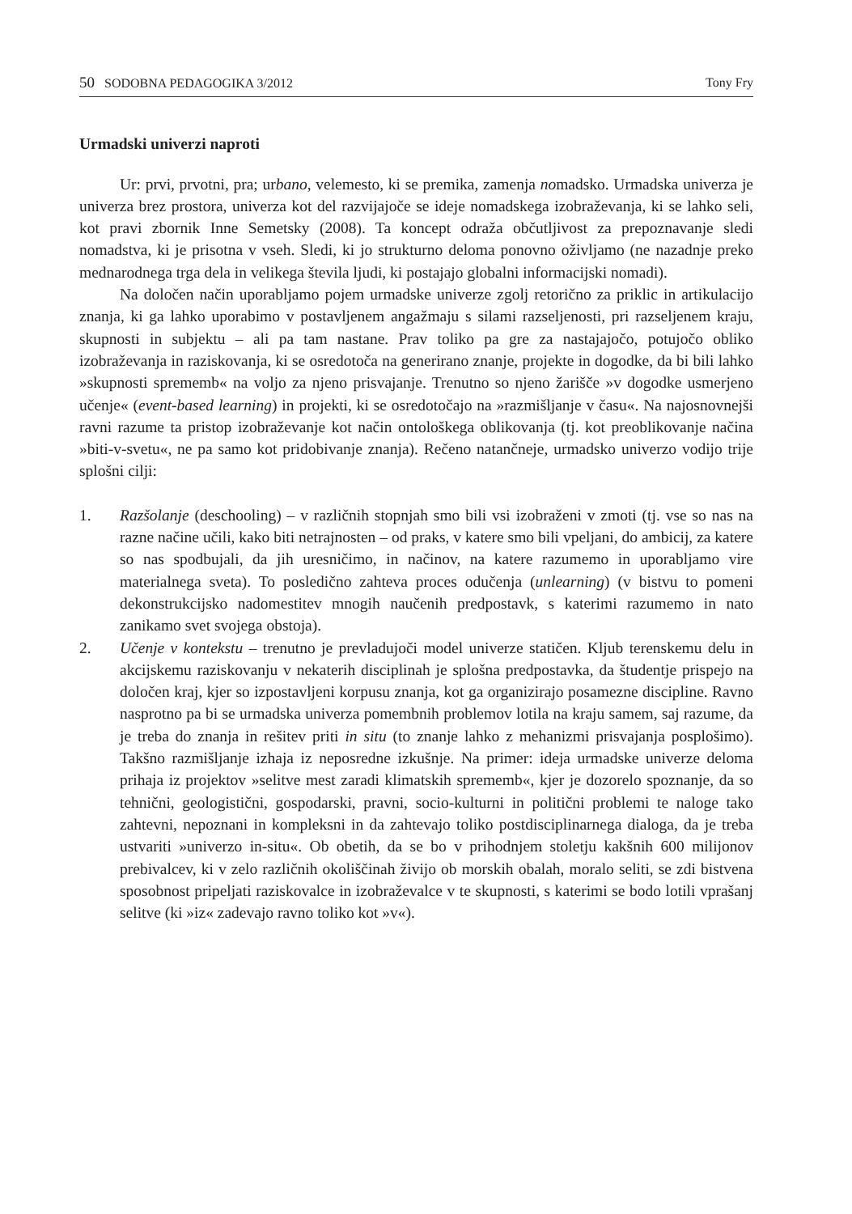50 SODOBNA PEDAGOGIKA 3/2012 Tony Fry
Urmadski univerzi naproti
Ur: prvi, prvotni, pra; urbano, velemesto, ki se premika, zamenja nomadsko. Urmadska univerza je univerza brez prostora, univerza kot del razvijajoče se ideje nomadskega izobraževanja, ki se lahko seli, kot pravi zbornik Inne Semetsky (2008). Ta koncept odraža občutljivost za prepoznavanje sledi nomadstva, ki je prisotna v vseh. Sledi, ki jo strukturno deloma ponovno oživljamo (ne nazadnje preko mednarodnega trga dela in velikega števila ljudi, ki postajajo globalni informacijski nomadi).
Na določen način uporabljamo pojem urmadske univerze zgolj retorično za priklic in artikulacijo znanja, ki ga lahko uporabimo v postavljenem angažmaju s silami razseljenosti, pri razseljenem kraju, skupnosti in subjektu – ali pa tam nastane. Prav toliko pa gre za nastajajočo, potujočo obliko izobraževanja in raziskovanja, ki se osredotoča na generirano znanje, projekte in dogodke, da bi bili lahko »skupnosti sprememb« na voljo za njeno prisvajanje. Trenutno so njeno žarišče »v dogodke usmerjeno učenje« (event-based learning) in projekti, ki se osredotočajo na »razmišljanje v času«. Na najosnovnejši ravni razume ta pristop izobraževanje kot način ontološkega oblikovanja (tj. kot preoblikovanje načina »biti-v-svetu«, ne pa samo kot pridobivanje znanja). Rečeno natančneje, urmadsko univerzo vodijo trije splošni cilji:
1. Razšolanje (deschooling) – v različnih stopnjah smo bili vsi izobraženi v zmoti (tj. vse so nas na razne načine učili, kako biti netrajnosten – od praks, v katere smo bili vpeljani, do ambicij, za katere so nas spodbujali, da jih uresničimo, in načinov, na katere razumemo in uporabljamo vire materialnega sveta). To posledično zahteva proces odučenja (unlearning) (v bistvu to pomeni dekonstrukcijsko nadomestitev mnogih naučenih predpostavk, s katerimi razumemo in nato zanikamo svet svojega obstoja).
2. Učenje v kontekstu – trenutno je prevladujoči model univerze statičen. Kljub terenskemu delu in akcijskemu raziskovanju v nekaterih disciplinah je splošna predpostavka, da študentje prispejo na določen kraj, kjer so izpostavljeni korpusu znanja, kot ga organizirajo posamezne discipline. Ravno nasprotno pa bi se urmadska univerza pomembnih problemov lotila na kraju samem, saj razume, da je treba do znanja in rešitev priti in situ (to znanje lahko z mehanizmi prisvajanja posplošimo). Takšno razmišljanje izhaja iz neposredne izkušnje. Na primer: ideja urmadske univerze deloma prihaja iz projektov »selitve mest zaradi klimatskih sprememb«, kjer je dozorelo spoznanje, da so tehnični, geologistični, gospodarski, pravni, socio-kulturni in politični problemi te naloge tako zahtevni, nepoznani in kompleksni in da zahtevajo toliko postdisciplinarnega dialoga, da je treba ustvariti »univerzo in-situ«. Ob obetih, da se bo v prihodnjem stoletju kakšnih 600 milijonov prebivalcev, ki v zelo različnih okoliščinah živijo ob morskih obalah, moralo seliti, se zdi bistvena sposobnost pripeljati raziskovalce in izobraževalce v te skupnosti, s katerimi se bodo lotili vprašanj selitve (ki »iz« zadevajo ravno toliko kot »v«).